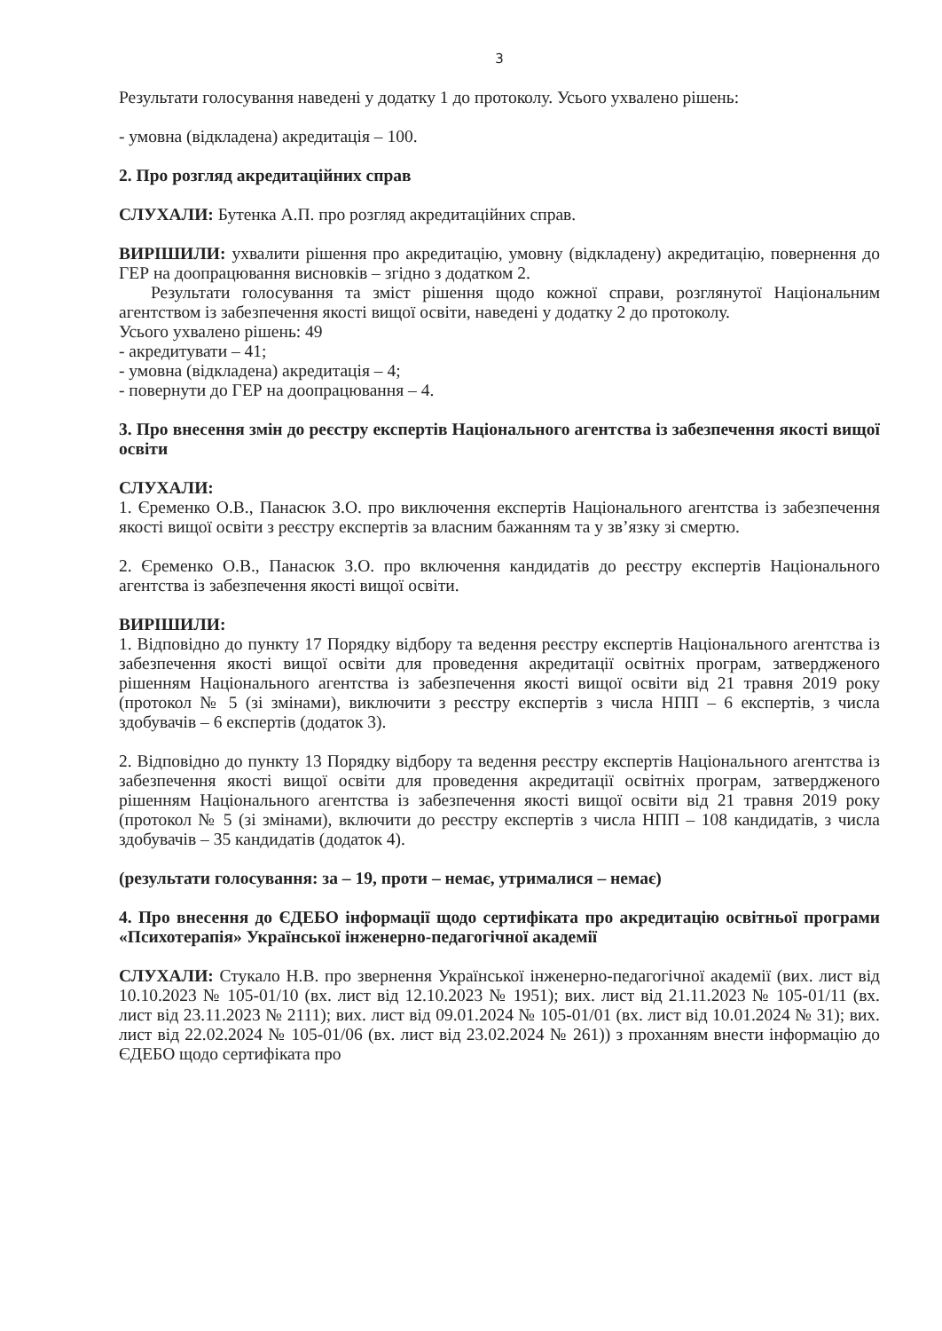3
Результати голосування наведені у додатку 1 до протоколу. Усього ухвалено рішень:
- умовна (відкладена) акредитація – 100.
2. Про розгляд акредитаційних справ
СЛУХАЛИ: Бутенка А.П. про розгляд акредитаційних справ.
ВИРІШИЛИ: ухвалити рішення про акредитацію, умовну (відкладену) акредитацію, повернення до ГЕР на доопрацювання висновків – згідно з додатком 2.
Результати голосування та зміст рішення щодо кожної справи, розглянутої Національним агентством із забезпечення якості вищої освіти, наведені у додатку 2 до протоколу.
Усього ухвалено рішень: 49
- акредитувати – 41;
- умовна (відкладена) акредитація – 4;
- повернути до ГЕР на доопрацювання – 4.
3. Про внесення змін до реєстру експертів Національного агентства із забезпечення якості вищої освіти
СЛУХАЛИ:
1. Єременко О.В., Панасюк З.О. про виключення експертів Національного агентства із забезпечення якості вищої освіти з реєстру експертів за власним бажанням та у зв’язку зі смертю.
2. Єременко О.В., Панасюк З.О. про включення кандидатів до реєстру експертів Національного агентства із забезпечення якості вищої освіти.
ВИРІШИЛИ:
1. Відповідно до пункту 17 Порядку відбору та ведення реєстру експертів Національного агентства із забезпечення якості вищої освіти для проведення акредитації освітніх програм, затвердженого рішенням Національного агентства із забезпечення якості вищої освіти від 21 травня 2019 року (протокол № 5 (зі змінами), виключити з реєстру експертів з числа НПП – 6 експертів, з числа здобувачів – 6 експертів (додаток 3).
2. Відповідно до пункту 13 Порядку відбору та ведення реєстру експертів Національного агентства із забезпечення якості вищої освіти для проведення акредитації освітніх програм, затвердженого рішенням Національного агентства із забезпечення якості вищої освіти від 21 травня 2019 року (протокол № 5 (зі змінами), включити до реєстру експертів з числа НПП – 108 кандидатів, з числа здобувачів – 35 кандидатів (додаток 4).
(результати голосування: за – 19, проти – немає, утрималися – немає)
4. Про внесення до ЄДЕБО інформації щодо сертифіката про акредитацію освітньої програми «Психотерапія» Української інженерно-педагогічної академії
СЛУХАЛИ: Стукало Н.В. про звернення Української інженерно-педагогічної академії (вих. лист від 10.10.2023 № 105-01/10 (вх. лист від 12.10.2023 № 1951); вих. лист від 21.11.2023 № 105-01/11 (вх. лист від 23.11.2023 № 2111); вих. лист від 09.01.2024 № 105-01/01 (вх. лист від 10.01.2024 № 31); вих. лист від 22.02.2024 № 105-01/06 (вх. лист від 23.02.2024 № 261)) з проханням внести інформацію до ЄДЕБО щодо сертифіката про